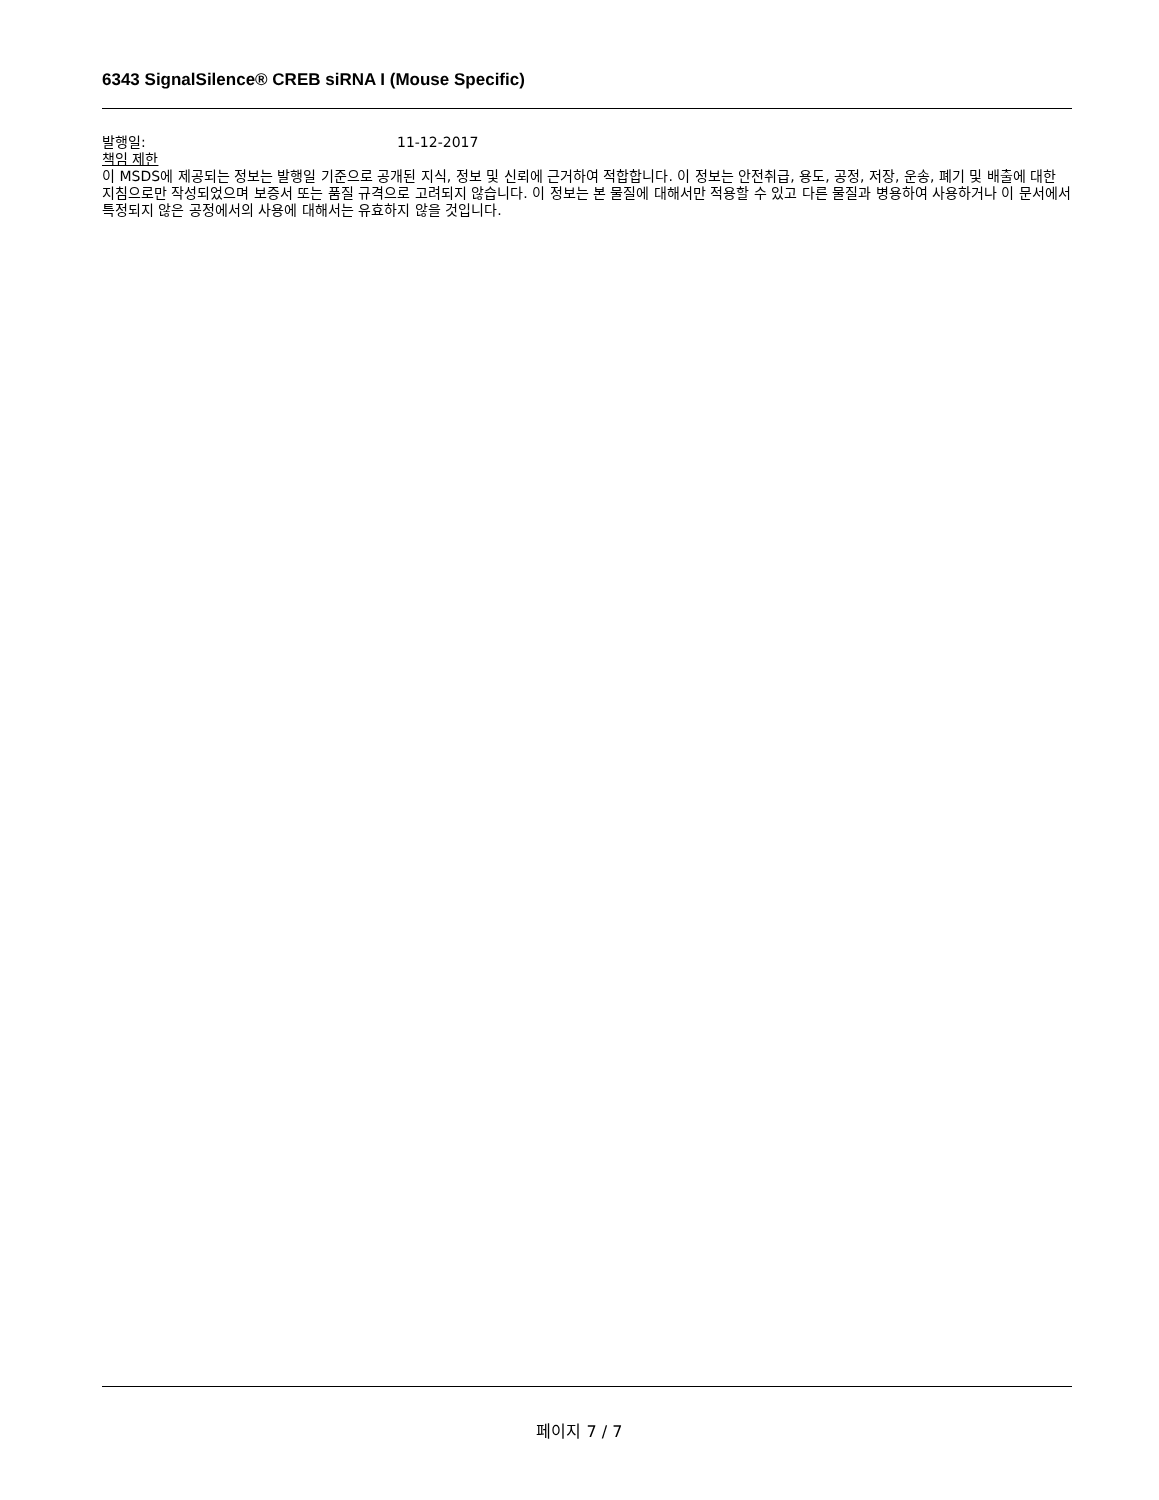6343 SignalSilence® CREB siRNA I (Mouse Specific)
발행일: 11-12-2017
책임 제한
이 MSDS에 제공되는 정보는 발행일 기준으로 공개된 지식, 정보 및 신뢰에 근거하여 적합합니다. 이 정보는 안전취급, 용도, 공정, 저장, 운송, 폐기 및 배출에 대한 지침으로만 작성되었으며 보증서 또는 품질 규격으로 고려되지 않습니다. 이 정보는 본 물질에 대해서만 적용할 수 있고 다른 물질과 병용하여 사용하거나 이 문서에서 특정되지 않은 공정에서의 사용에 대해서는 유효하지 않을 것입니다.
페이지 7 / 7